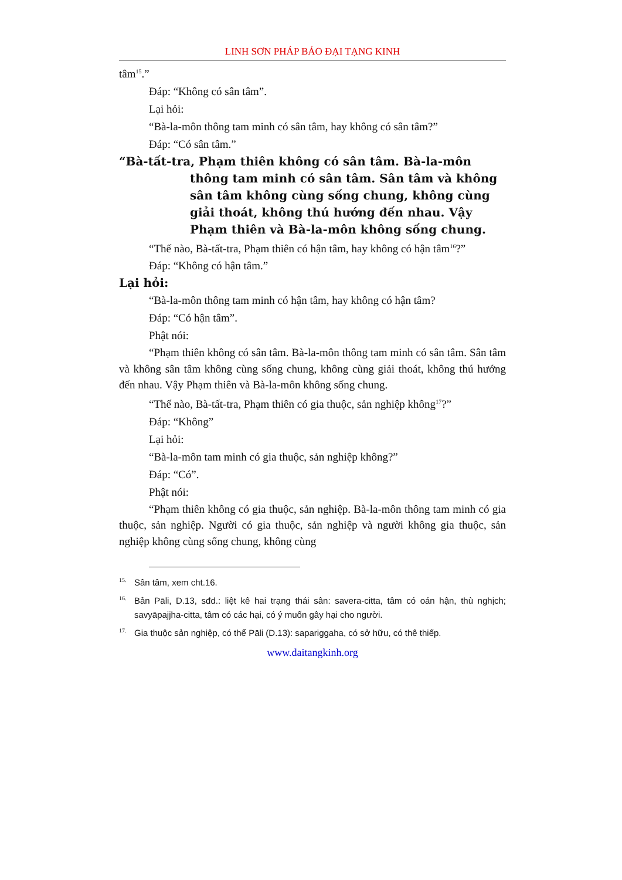LINH SƠN PHÁP BẢO ĐẠI TẠNG KINH
tâm<sup>15</sup>.”
Đáp: “Không có sân tâm”.
Lại hỏi:
“Bà-la-môn thông tam minh có sân tâm, hay không có sân tâm?”
Đáp: “Có sân tâm.”
“Bà-tất-tra, Phạm thiên không có sân tâm. Bà-la-môn thông tam minh có sân tâm. Sân tâm và không sân tâm không cùng sống chung, không cùng giải thoát, không thú hướng đến nhau. Vậy Phạm thiên và Bà-la-môn không sống chung.
“Thế nào, Bà-tất-tra, Phạm thiên có hận tâm, hay không có hận tâm<sup>16</sup>?”
Đáp: “Không có hận tâm.”
Lại hỏi:
“Bà-la-môn thông tam minh có hận tâm, hay không có hận tâm?
Đáp: “Có hận tâm”.
Phật nói:
“Phạm thiên không có sân tâm. Bà-la-môn thông tam minh có sân tâm. Sân tâm và không sân tâm không cùng sống chung, không cùng giải thoát, không thú hướng đến nhau. Vậy Phạm thiên và Bà-la-môn không sống chung.
“Thế nào, Bà-tất-tra, Phạm thiên có gia thuộc, sản nghiệp không<sup>17</sup>?”
Đáp: “Không”
Lại hỏi:
“Bà-la-môn tam minh có gia thuộc, sản nghiệp không?”
Đáp: “Có”.
Phật nói:
“Phạm thiên không có gia thuộc, sản nghiệp. Bà-la-môn thông tam minh có gia thuộc, sản nghiệp. Người có gia thuộc, sản nghiệp và người không gia thuộc, sản nghiệp không cùng sống chung, không cùng
<sup>15.</sup> Sân tâm, xem cht.16.
<sup>16.</sup> Bản Pāli, D.13, sđd.: liệt kê hai trạng thái sân: savera-citta, tâm có oán hận, thù nghịch; savyāpajjha-citta, tâm có các hại, có ý muốn gây hại cho người.
<sup>17.</sup> Gia thuộc sản nghiệp, có thể Pāli (D.13): sapariggaha, có sở hữu, có thê thiếp.
www.daitangkinh.org